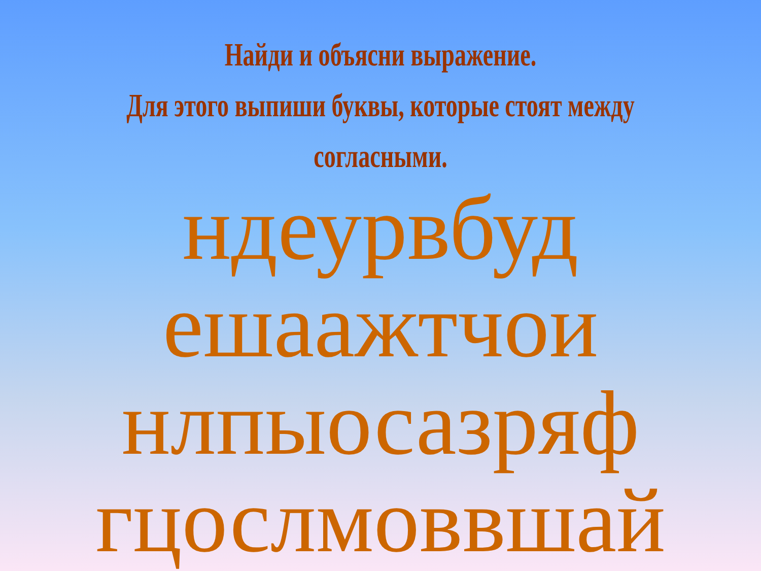Найди и объясни выражение.
Для этого выпиши буквы, которые стоят между согласными.
ндеурвбуд
ешаажтчои
нлпыосазряф
гцослмоввшай